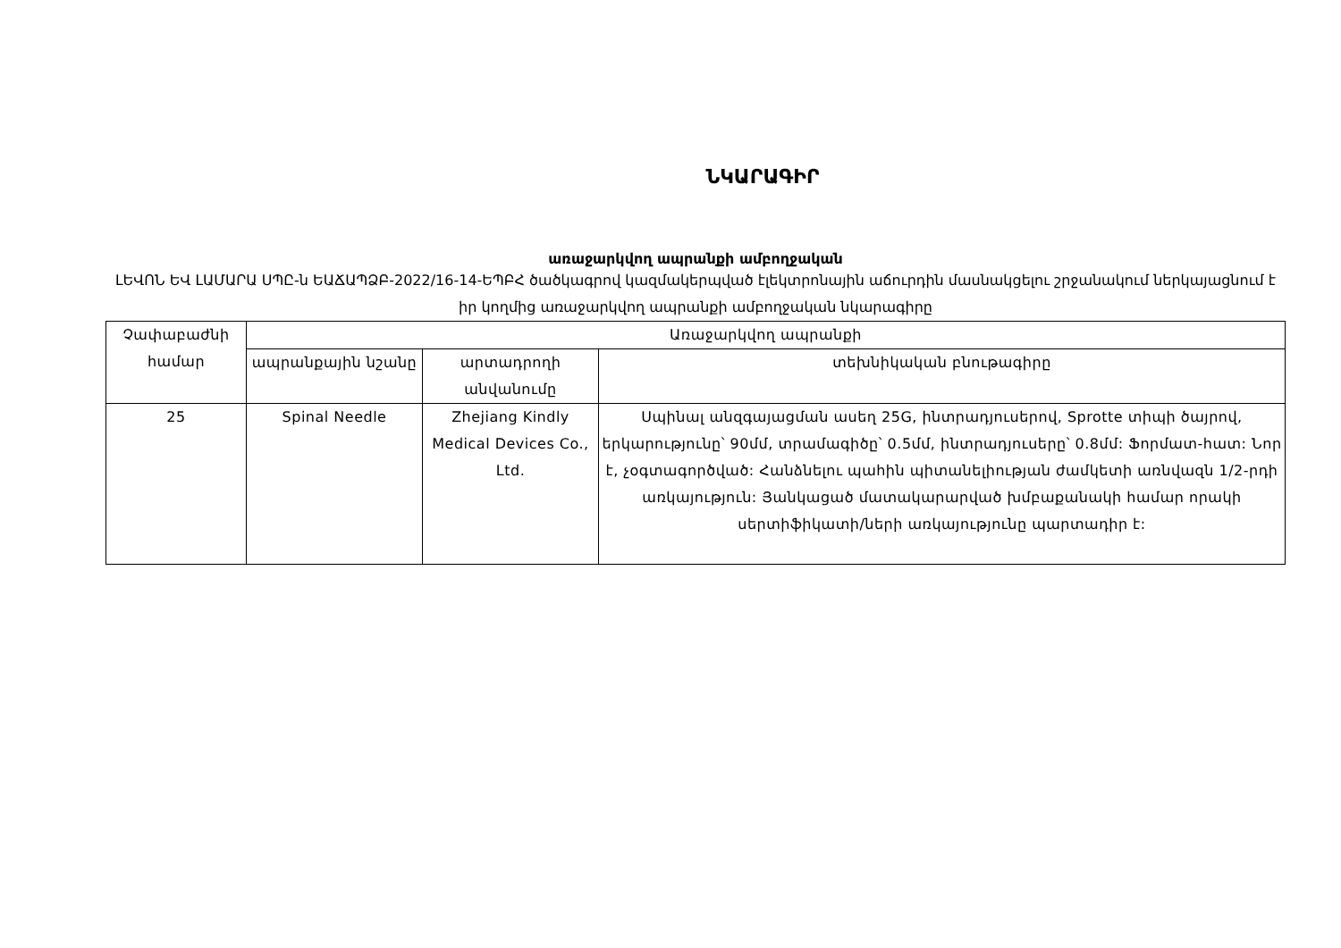ՆԿԱՐԱԳԻՐ
առաջարկվող ապրանքի ամբողջական
ԼԵՎՈՆ ԵՎ ԼԱՄԱՐԱ ՍՊԸ-ն ԵԱՃԱՊՁԲ-2022/16-14-ԵՊԲՀ ծածկագրով կազմակերպված էլեկտրոնային աճուրդին մասնակցելու շրջանակում ներկայացնում է իր կողմից առաջարկվող ապրանքի ամբողջական նկարագիրը
| Չափաբաժնի համար | Առաջարկվող ապրանքի | | |
| --- | --- | --- | --- |
| | ապրանքային նշանը | արտադրողի անվանումը | տեխնիկական բնութագիրը |
| 25 | Spinal Needle | Zhejiang Kindly Medical Devices Co., Ltd. | Սպինալ անզգայացման ասեղ 25G, ինտրադյուսերով, Sprotte տիպի ծայրով, երկարությունը՝ 90մմ, տրամագիծը՝ 0.5մմ, ինտրադյուսերը՝ 0.8մմ: Ֆորմատ-հատ: Նոր է, չօգտագործված: Հանձնելու պահին պիտանելիության ժամկետի առնվազն 1/2-րդի առկայություն: Յանկացած մատակարարված խմբաքանակի համար որակի սերտիֆիկատի/ների առկայությունը պարտադիր է: |